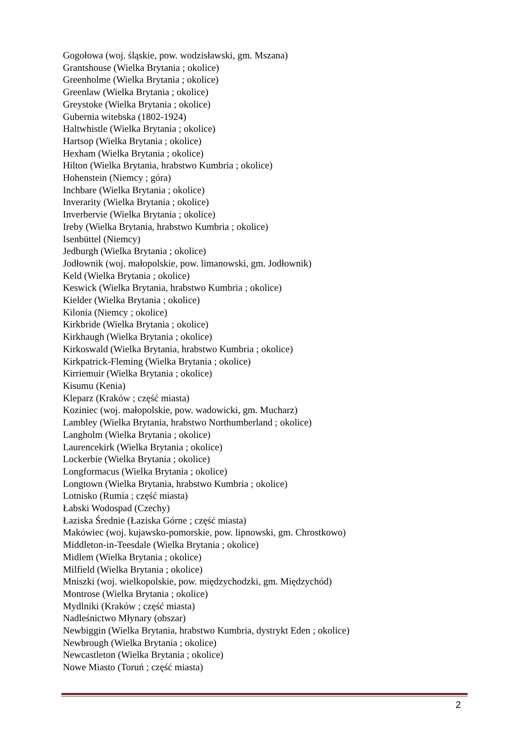Gogołowa (woj. śląskie, pow. wodzisławski, gm. Mszana)
Grantshouse (Wielka Brytania ; okolice)
Greenholme (Wielka Brytania ; okolice)
Greenlaw (Wielka Brytania ; okolice)
Greystoke (Wielka Brytania ; okolice)
Gubernia witebska (1802-1924)
Haltwhistle (Wielka Brytania ; okolice)
Hartsop (Wielka Brytania ; okolice)
Hexham (Wielka Brytania ; okolice)
Hilton (Wielka Brytania, hrabstwo Kumbria ; okolice)
Hohenstein (Niemcy ; góra)
Inchbare (Wielka Brytania ; okolice)
Inverarity (Wielka Brytania ; okolice)
Inverbervie (Wielka Brytania ; okolice)
Ireby (Wielka Brytania, hrabstwo Kumbria ; okolice)
Isenbüttel (Niemcy)
Jedburgh (Wielka Brytania ; okolice)
Jodłownik (woj. małopolskie, pow. limanowski, gm. Jodłownik)
Keld (Wielka Brytania ; okolice)
Keswick (Wielka Brytania, hrabstwo Kumbria ; okolice)
Kielder (Wielka Brytania ; okolice)
Kilonia (Niemcy ; okolice)
Kirkbride (Wielka Brytania ; okolice)
Kirkhaugh (Wielka Brytania ; okolice)
Kirkoswald (Wielka Brytania, hrabstwo Kumbria ; okolice)
Kirkpatrick-Fleming (Wielka Brytania ; okolice)
Kirriemuir (Wielka Brytania ; okolice)
Kisumu (Kenia)
Kleparz (Kraków ; część miasta)
Koziniec (woj. małopolskie, pow. wadowicki, gm. Mucharz)
Lambley (Wielka Brytania, hrabstwo Northumberland ; okolice)
Langholm (Wielka Brytania ; okolice)
Laurencekirk (Wielka Brytania ; okolice)
Lockerbie (Wielka Brytania ; okolice)
Longformacus (Wielka Brytania ; okolice)
Longtown (Wielka Brytania, hrabstwo Kumbria ; okolice)
Lotnisko (Rumia ; część miasta)
Łabski Wodospad (Czechy)
Łaziska Średnie (Łaziska Górne ; część miasta)
Makówiec (woj. kujawsko-pomorskie, pow. lipnowski, gm. Chrostkowo)
Middleton-in-Teesdale (Wielka Brytania ; okolice)
Midlem (Wielka Brytania ; okolice)
Milfield (Wielka Brytania ; okolice)
Mniszki (woj. wielkopolskie, pow. międzychodzki, gm. Międzychód)
Montrose (Wielka Brytania ; okolice)
Mydlniki (Kraków ; część miasta)
Nadleśnictwo Młynary (obszar)
Newbiggin (Wielka Brytania, hrabstwo Kumbria, dystrykt Eden ; okolice)
Newbrough (Wielka Brytania ; okolice)
Newcastleton (Wielka Brytania ; okolice)
Nowe Miasto (Toruń ; część miasta)
2